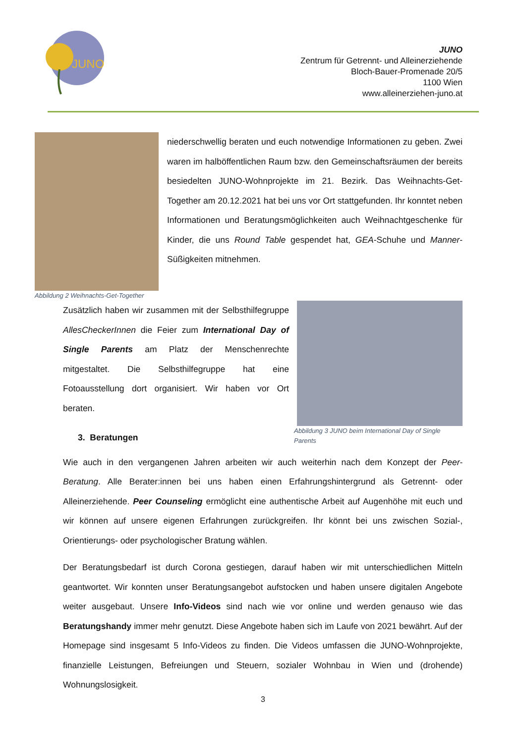JUNO
JUNO
Zentrum für Getrennt- und Alleinerziehende
Bloch-Bauer-Promenade 20/5
1100 Wien
www.alleinerziehen-juno.at
Abbildung 2 Weihnachts-Get-Together
niederschwellig beraten und euch notwendige Informationen zu geben. Zwei waren im halböffentlichen Raum bzw. den Gemeinschaftsräumen der bereits besiedelten JUNO-Wohnprojekte im 21. Bezirk. Das Weihnachts-Get-Together am 20.12.2021 hat bei uns vor Ort stattgefunden. Ihr konntet neben Informationen und Beratungsmöglichkeiten auch Weihnachtgeschenke für Kinder, die uns Round Table gespendet hat, GEA-Schuhe und Manner-Süßigkeiten mitnehmen.
Zusätzlich haben wir zusammen mit der Selbsthilfegruppe AllesCheckerInnen die Feier zum International Day of Single Parents am Platz der Menschenrechte mitgestaltet. Die Selbsthilfegruppe hat eine Fotoausstellung dort organisiert. Wir haben vor Ort beraten.
3. Beratungen
Abbildung 3 JUNO beim International Day of Single Parents
Wie auch in den vergangenen Jahren arbeiten wir auch weiterhin nach dem Konzept der Peer-Beratung. Alle Berater:innen bei uns haben einen Erfahrungshintergrund als Getrennt- oder Alleinerziehende. Peer Counseling ermöglicht eine authentische Arbeit auf Augenhöhe mit euch und wir können auf unsere eigenen Erfahrungen zurückgreifen. Ihr könnt bei uns zwischen Sozial-, Orientierungs- oder psychologischer Bratung wählen.
Der Beratungsbedarf ist durch Corona gestiegen, darauf haben wir mit unterschiedlichen Mitteln geantwortet. Wir konnten unser Beratungsangebot aufstocken und haben unsere digitalen Angebote weiter ausgebaut. Unsere Info-Videos sind nach wie vor online und werden genauso wie das Beratungshandy immer mehr genutzt. Diese Angebote haben sich im Laufe von 2021 bewährt. Auf der Homepage sind insgesamt 5 Info-Videos zu finden. Die Videos umfassen die JUNO-Wohnprojekte, finanzielle Leistungen, Befreiungen und Steuern, sozialer Wohnbau in Wien und (drohende) Wohnungslosigkeit.
3